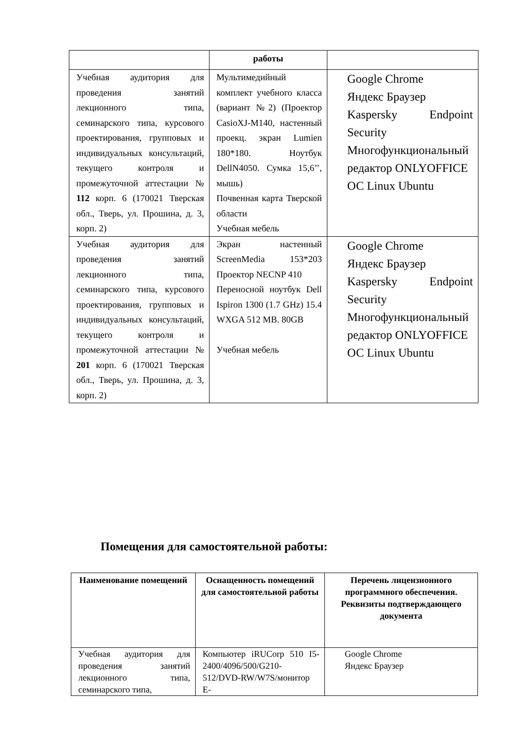| | работы | |
| Учебная аудитория для проведения занятий лекционного типа, семинарского типа, курсового проектирования, групповых и индивидуальных консультаций, текущего контроля и промежуточной аттестации № 112 корп. 6 (170021 Тверская обл., Тверь, ул. Прошина, д. 3, корп. 2) | Мультимедийный комплект учебного класса (вариант №2) (Проектор CasioXJ-M140, настенный проекц. экран Lumien 180*180. Ноутбук DellN4050. Сумка 15,6’’, мышь) Почвенная карта Тверской области Учебная мебель | Google Chrome Яндекс Браузер Kaspersky Endpoint Security Многофункциональный редактор ONLYOFFICE ОС Linux Ubuntu |
| Учебная аудитория для проведения занятий лекционного типа, семинарского типа, курсового проектирования, групповых и индивидуальных консультаций, текущего контроля и промежуточной аттестации № 201 корп. 6 (170021 Тверская обл., Тверь, ул. Прошина, д. 3, корп. 2) | Экран настенный ScreenMedia 153*203 Проектор NECNP 410 Переносной ноутбук Dell Ispiron 1300 (1.7 GHz) 15.4 WXGA 512 MB. 80GB Учебная мебель | Google Chrome Яндекс Браузер Kaspersky Endpoint Security Многофункциональный редактор ONLYOFFICE ОС Linux Ubuntu |
Помещения для самостоятельной работы:
| Наименование помещений | Оснащенность помещений для самостоятельной работы | Перечень лицензионного программного обеспечения. Реквизиты подтверждающего документа |
| --- | --- | --- |
| Учебная аудитория для проведения занятий лекционного типа, семинарского типа, | Компьютер iRUCorp 510 I5-2400/4096/500/G210-512/DVD-RW/W7S/монитор E- | Google Chrome Яндекс Браузер |